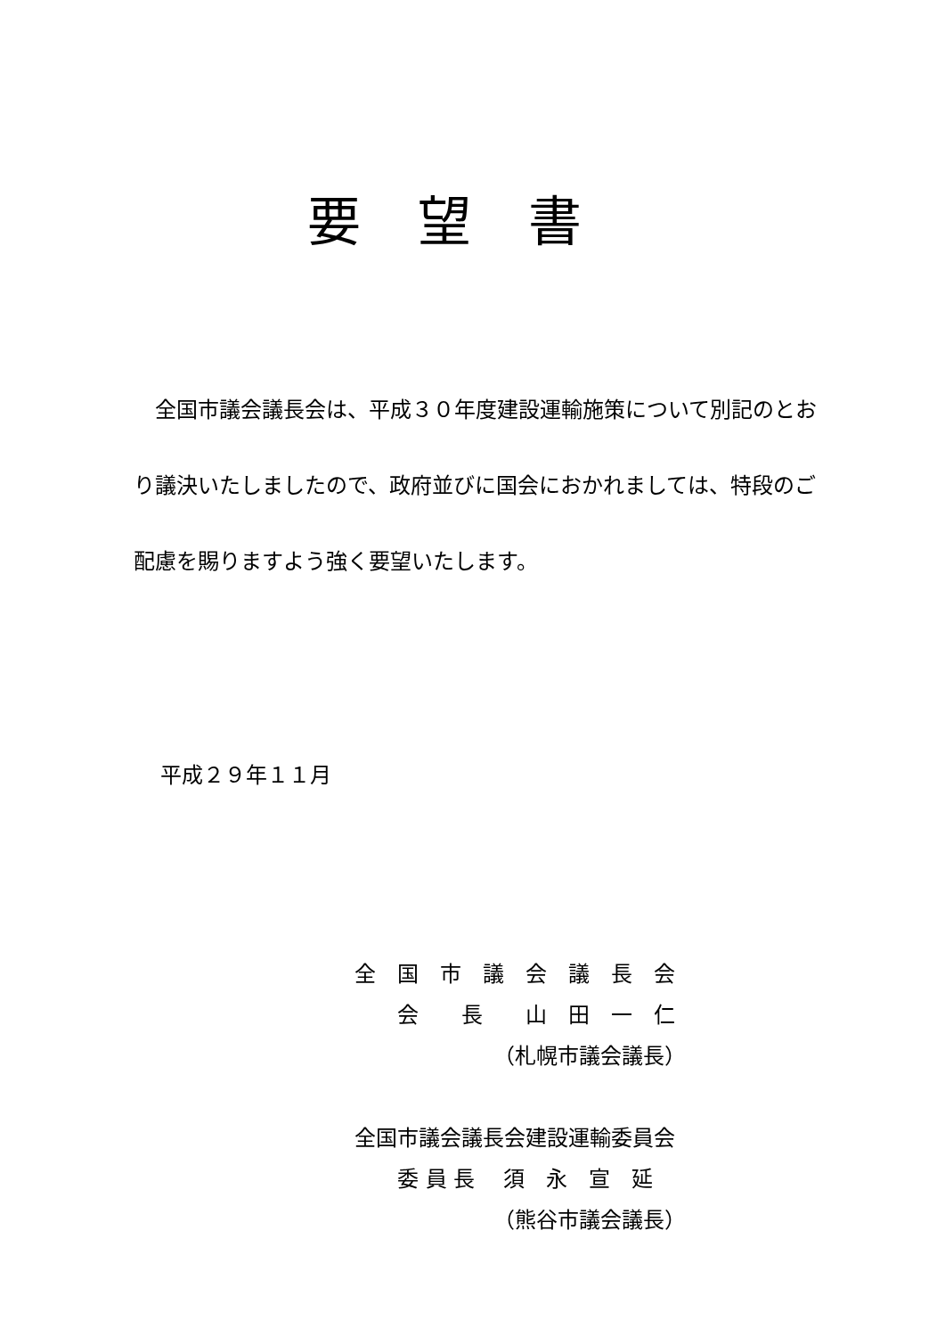要望書
　全国市議会議長会は、平成３０年度建設運輸施策について別記のとおり議決いたしましたので、政府並びに国会におかれましては、特段のご配慮を賜りますよう強く要望いたします。
平成２９年１１月
全　国　市　議　会　議　長　会
　　会　　長　　山　田　一　仁
　　　　　　　（札幌市議会議長）
全国市議会議長会建設運輸委員会
　　委 員 長　 須　永　宣　延
　　　　　　　（熊谷市議会議長）